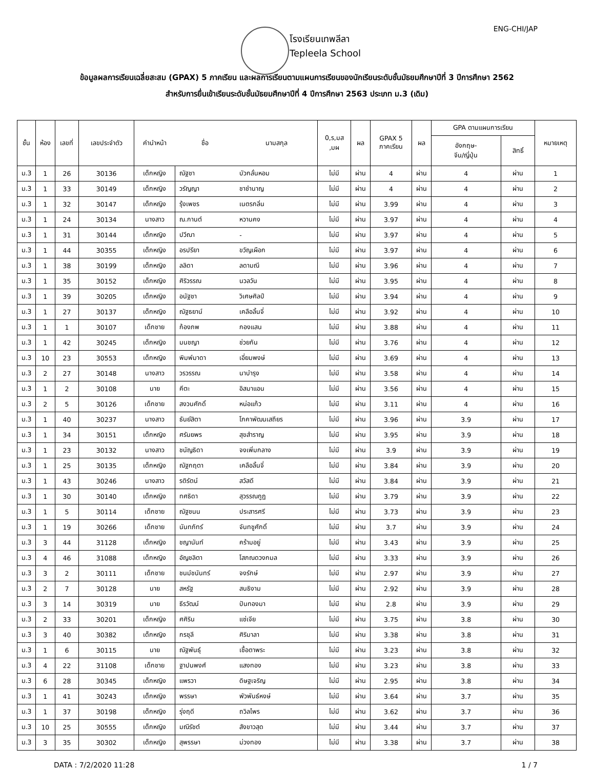ENG-CHI/JAP
โรงเรียนเทพลีลา
Tepleela School
ข้อมูลผลการเรียนเฉลี่ยสะสม (GPAX) 5 ภาคเรียน และผลการเรียนตามแผนการเรียนของนักเรียนระดับชั้นมัธยมศึกษาปีที่ 3 ปีการศึกษา 2562
สำหรับการยื่นเข้าเรียนระดับชั้นมัธยมศึกษาปีที่ 4 ปีการศึกษา 2563 ประเภท ม.3 (เดิม)
| ชั้น | ห้อง | เลขที่ | เลขประจำตัว | คำนำหน้า | ชื่อ | นามสกุล | 0,ร,มส ,มผ | ผล | GPAX 5 ภาคเรียน | ผล | GPA ตามแผนการเรียน | | หมายเหตุ |
| --- | --- | --- | --- | --- | --- | --- | --- | --- | --- | --- | --- | --- | --- |
| | | | | | | | | | | | อังกฤษ- จีน/ญี่ปุ่น | สิทธิ์ | |
| ม.3 | 1 | 26 | 30136 | เด็กหญิง | ณัฐชา | บัวกลั่นหอม | ไม่มี | ผ่าน | 4 | ผ่าน | 4 | ผ่าน | 1 |
| ม.3 | 1 | 33 | 30149 | เด็กหญิง | วรัญญา | ชาชำนาญ | ไม่มี | ผ่าน | 4 | ผ่าน | 4 | ผ่าน | 2 |
| ม.3 | 1 | 32 | 30147 | เด็กหญิง | รุ้งเพชร | เนตรกลิ่น | ไม่มี | ผ่าน | 3.99 | ผ่าน | 4 | ผ่าน | 3 |
| ม.3 | 1 | 24 | 30134 | นางสาว | ณ.กานต์ | หวานคง | ไม่มี | ผ่าน | 3.97 | ผ่าน | 4 | ผ่าน | 4 |
| ม.3 | 1 | 31 | 30144 | เด็กหญิง | ปวีณา | - | ไม่มี | ผ่าน | 3.97 | ผ่าน | 4 | ผ่าน | 5 |
| ม.3 | 1 | 44 | 30355 | เด็กหญิง | อรปรียา | ขวัญเผือก | ไม่มี | ผ่าน | 3.97 | ผ่าน | 4 | ผ่าน | 6 |
| ม.3 | 1 | 38 | 30199 | เด็กหญิง | ลลิดา | ลดามณี | ไม่มี | ผ่าน | 3.96 | ผ่าน | 4 | ผ่าน | 7 |
| ม.3 | 1 | 35 | 30152 | เด็กหญิง | ศิริวรรณ | นวลวัน | ไม่มี | ผ่าน | 3.95 | ผ่าน | 4 | ผ่าน | 8 |
| ม.3 | 1 | 39 | 30205 | เด็กหญิง | อนัฐชา | วิเศษศิลป์ | ไม่มี | ผ่าน | 3.94 | ผ่าน | 4 | ผ่าน | 9 |
| ม.3 | 1 | 27 | 30137 | เด็กหญิง | ณัฐธยาน์ | เคลือลิ้นจี่ | ไม่มี | ผ่าน | 3.92 | ผ่าน | 4 | ผ่าน | 10 |
| ม.3 | 1 | 1 | 30107 | เด็กชาย | ก้องภพ | กองแสน | ไม่มี | ผ่าน | 3.88 | ผ่าน | 4 | ผ่าน | 11 |
| ม.3 | 1 | 42 | 30245 | เด็กหญิง | มนชญา | ช่วยกัน | ไม่มี | ผ่าน | 3.76 | ผ่าน | 4 | ผ่าน | 12 |
| ม.3 | 10 | 23 | 30553 | เด็กหญิง | พิมพ์มาดา | เอี่ยมพงษ์ | ไม่มี | ผ่าน | 3.69 | ผ่าน | 4 | ผ่าน | 13 |
| ม.3 | 2 | 27 | 30148 | นางสาว | วรวรรณ | นาบำรุง | ไม่มี | ผ่าน | 3.58 | ผ่าน | 4 | ผ่าน | 14 |
| ม.3 | 1 | 2 | 30108 | นาย | คีตะ | อิสมาแอน | ไม่มี | ผ่าน | 3.56 | ผ่าน | 4 | ผ่าน | 15 |
| ม.3 | 2 | 5 | 30126 | เด็กชาย | สงวนศักดิ์ | หน่อแก้ว | ไม่มี | ผ่าน | 3.11 | ผ่าน | 4 | ผ่าน | 16 |
| ม.3 | 1 | 40 | 30237 | นางสาว | ธันย์สิตา | โภคาพัฒนเสถียร | ไม่มี | ผ่าน | 3.96 | ผ่าน | 3.9 | ผ่าน | 17 |
| ม.3 | 1 | 34 | 30151 | เด็กหญิง | ศรันยพร | สุขสำราญ | ไม่มี | ผ่าน | 3.95 | ผ่าน | 3.9 | ผ่าน | 18 |
| ม.3 | 1 | 23 | 30132 | นางสาว | ชนัญธิดา | จงเพิ่มกลาง | ไม่มี | ผ่าน | 3.9 | ผ่าน | 3.9 | ผ่าน | 19 |
| ม.3 | 1 | 25 | 30135 | เด็กหญิง | ณัฐกฤตา | เคลือลิ้นจี่ | ไม่มี | ผ่าน | 3.84 | ผ่าน | 3.9 | ผ่าน | 20 |
| ม.3 | 1 | 43 | 30246 | นางสาว | รติรัตน์ | สวัสดี | ไม่มี | ผ่าน | 3.84 | ผ่าน | 3.9 | ผ่าน | 21 |
| ม.3 | 1 | 30 | 30140 | เด็กหญิง | ทศธิดา | สุวรรณกูฏ | ไม่มี | ผ่าน | 3.79 | ผ่าน | 3.9 | ผ่าน | 22 |
| ม.3 | 1 | 5 | 30114 | เด็กชาย | ณัฐชนน | ประสารศรี | ไม่มี | ผ่าน | 3.73 | ผ่าน | 3.9 | ผ่าน | 23 |
| ม.3 | 1 | 19 | 30266 | เด็กชาย | นันทภัทร์ | จันทชูศักดิ์ | ไม่มี | ผ่าน | 3.7 | ผ่าน | 3.9 | ผ่าน | 24 |
| ม.3 | 3 | 44 | 31128 | เด็กหญิง | ชญานันท์ | คร้ามอยู่ | ไม่มี | ผ่าน | 3.43 | ผ่าน | 3.9 | ผ่าน | 25 |
| ม.3 | 4 | 46 | 31088 | เด็กหญิง | อัญชลิตา | โสภณดวงกมล | ไม่มี | ผ่าน | 3.33 | ผ่าน | 3.9 | ผ่าน | 26 |
| ม.3 | 3 | 2 | 30111 | เด็กชาย | ชนม์ชนันทร์ | จงรักษ์ | ไม่มี | ผ่าน | 2.97 | ผ่าน | 3.9 | ผ่าน | 27 |
| ม.3 | 2 | 7 | 30128 | นาย | สหรัฐ | สนธิงาม | ไม่มี | ผ่าน | 2.92 | ผ่าน | 3.9 | ผ่าน | 28 |
| ม.3 | 3 | 14 | 30319 | นาย | ธีรวัฒน์ | ปันทองมา | ไม่มี | ผ่าน | 2.8 | ผ่าน | 3.9 | ผ่าน | 29 |
| ม.3 | 2 | 33 | 30201 | เด็กหญิง | ศศิริน | แซ่เจีย | ไม่มี | ผ่าน | 3.75 | ผ่าน | 3.8 | ผ่าน | 30 |
| ม.3 | 3 | 40 | 30382 | เด็กหญิง | กรชุลี | ศิริมาลา | ไม่มี | ผ่าน | 3.38 | ผ่าน | 3.8 | ผ่าน | 31 |
| ม.3 | 1 | 6 | 30115 | นาย | ณัฐพันธุ์ | เชื้อตาพระ | ไม่มี | ผ่าน | 3.23 | ผ่าน | 3.8 | ผ่าน | 32 |
| ม.3 | 4 | 22 | 31108 | เด็กชาย | ฐาปนพงศ์ | แสงทอง | ไม่มี | ผ่าน | 3.23 | ผ่าน | 3.8 | ผ่าน | 33 |
| ม.3 | 6 | 28 | 30345 | เด็กหญิง | แพรวา | ดิษฐเจริญ | ไม่มี | ผ่าน | 2.95 | ผ่าน | 3.8 | ผ่าน | 34 |
| ม.3 | 1 | 41 | 30243 | เด็กหญิง | พรรษา | พัวพันธ์หงษ์ | ไม่มี | ผ่าน | 3.64 | ผ่าน | 3.7 | ผ่าน | 35 |
| ม.3 | 1 | 37 | 30198 | เด็กหญิง | รุ่งฤดี | ถวิลไพร | ไม่มี | ผ่าน | 3.62 | ผ่าน | 3.7 | ผ่าน | 36 |
| ม.3 | 10 | 25 | 30555 | เด็กหญิง | มณีรัชต์ | สังขาวสุด | ไม่มี | ผ่าน | 3.44 | ผ่าน | 3.7 | ผ่าน | 37 |
| ม.3 | 3 | 35 | 30302 | เด็กหญิง | สุพรรษา | ม่วงทอง | ไม่มี | ผ่าน | 3.38 | ผ่าน | 3.7 | ผ่าน | 38 |
DATA : 7/2/2020 11:28 1 / 7